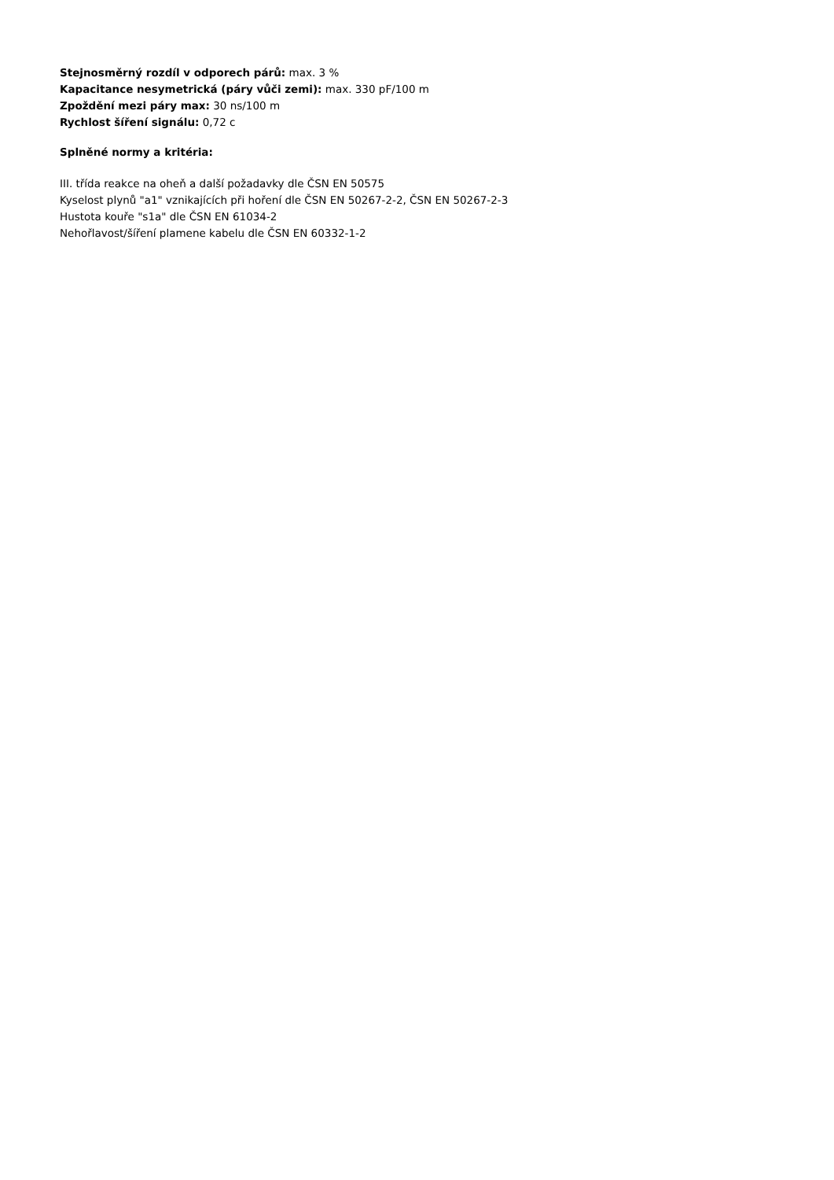Stejnosměrný rozdíl v odporech párů: max. 3 %
Kapacitance nesymetrická (páry vůči zemi): max. 330 pF/100 m
Zpoždění mezi páry max: 30 ns/100 m
Rychlost šíření signálu: 0,72 c
Splněné normy a kritéria:
III. třída reakce na oheň a další požadavky dle ČSN EN 50575
Kyselost plynů "a1" vznikajících při hoření dle ČSN EN 50267-2-2, ČSN EN 50267-2-3
Hustota kouře "s1a" dle ČSN EN 61034-2
Nehořlavost/šíření plamene kabelu dle ČSN EN 60332-1-2